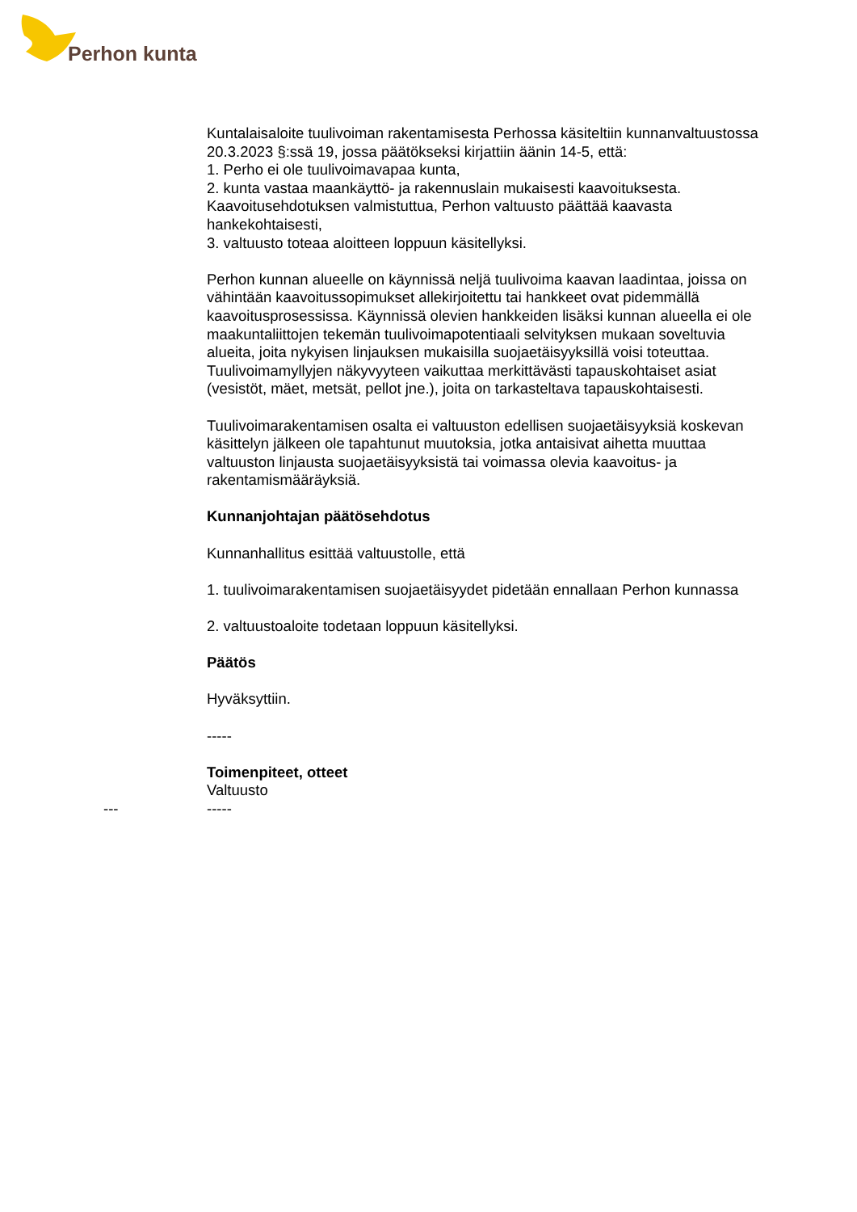Perhon kunta
Kuntalaisaloite tuulivoiman rakentamisesta Perhossa käsiteltiin kunnanvaltuustossa 20.3.2023 §:ssä 19, jossa päätökseksi kirjattiin äänin 14-5, että:
1. Perho ei ole tuulivoimavapaa kunta,
2. kunta vastaa maankäyttö- ja rakennuslain mukaisesti kaavoituksesta. Kaavoitusehdotuksen valmistuttua, Perhon valtuusto päättää kaavasta hankekohtaisesti,
3. valtuusto toteaa aloitteen loppuun käsitellyksi.
Perhon kunnan alueelle on käynnissä neljä tuulivoima kaavan laadintaa, joissa on vähintään kaavoitussopimukset allekirjoitettu tai hankkeet ovat pidemmällä kaavoitusprosessissa. Käynnissä olevien hankkeiden lisäksi kunnan alueella ei ole maakuntaliittojen tekemän tuulivoimapotentiaali selvityksen mukaan soveltuvia alueita, joita nykyisen linjauksen mukaisilla suojaetäisyyksillä voisi toteuttaa. Tuulivoimamyllyjen näkyvyyteen vaikuttaa merkittävästi tapauskohtaiset asiat (vesistöt, mäet, metsät, pellot jne.), joita on tarkasteltava tapauskohtaisesti.
Tuulivoimarakentamisen osalta ei valtuuston edellisen suojaetäisyyksiä koskevan käsittelyn jälkeen ole tapahtunut muutoksia, jotka antaisivat aihetta muuttaa valtuuston linjausta suojaetäisyyksistä tai voimassa olevia kaavoitus- ja rakentamismääräyksiä.
Kunnanjohtajan päätösehdotus
Kunnanhallitus esittää valtuustolle, että
1. tuulivoimarakentamisen suojaetäisyydet pidetään ennallaan Perhon kunnassa
2. valtuustoaloite todetaan loppuun käsitellyksi.
Päätös
Hyväksyttiin.
-----
Toimenpiteet, otteet
Valtuusto
--- -----